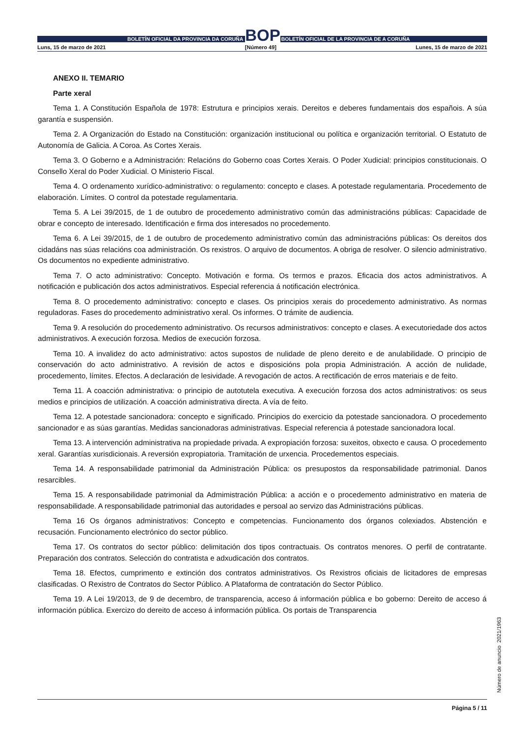BOLETÍN OFICIAL DA PROVINCIA DA CORUÑA
BOP
BOLETÍN OFICIAL DE LA PROVINCIA DE A CORUÑA
Luns, 15 de marzo de 2021 [Número 49] Lunes, 15 de marzo de 2021
ANEXO II. TEMARIO
Parte xeral
Tema 1. A Constitución Española de 1978: Estrutura e principios xerais. Dereitos e deberes fundamentais dos españois. A súa garantía e suspensión.
Tema 2. A Organización do Estado na Constitución: organización institucional ou política e organización territorial. O Estatuto de Autonomía de Galicia. A Coroa. As Cortes Xerais.
Tema 3. O Goberno e a Administración: Relacións do Goberno coas Cortes Xerais. O Poder Xudicial: principios constitucionais. O Consello Xeral do Poder Xudicial. O Ministerio Fiscal.
Tema 4. O ordenamento xurídico-administrativo: o regulamento: concepto e clases. A potestade regulamentaria. Procedemento de elaboración. Límites. O control da potestade regulamentaria.
Tema 5. A Lei 39/2015, de 1 de outubro de procedemento administrativo común das administracións públicas: Capacidade de obrar e concepto de interesado. Identificación e firma dos interesados no procedemento.
Tema 6. A Lei 39/2015, de 1 de outubro de procedemento administrativo común das administracións públicas: Os dereitos dos cidadáns nas súas relacións coa administración. Os rexistros. O arquivo de documentos. A obriga de resolver. O silencio administrativo. Os documentos no expediente administrativo.
Tema 7. O acto administrativo: Concepto. Motivación e forma. Os termos e prazos. Eficacia dos actos administrativos. A notificación e publicación dos actos administrativos. Especial referencia á notificación electrónica.
Tema 8. O procedemento administrativo: concepto e clases. Os principios xerais do procedemento administrativo. As normas reguladoras. Fases do procedemento administrativo xeral. Os informes. O trámite de audiencia.
Tema 9. A resolución do procedemento administrativo. Os recursos administrativos: concepto e clases. A executoriedade dos actos administrativos. A execución forzosa. Medios de execución forzosa.
Tema 10. A invalidez do acto administrativo: actos supostos de nulidade de pleno dereito e de anulabilidade. O principio de conservación do acto administrativo. A revisión de actos e disposicións pola propia Administración. A acción de nulidade, procedemento, límites. Efectos. A declaración de lesividade. A revogación de actos. A rectificación de erros materiais e de feito.
Tema 11. A coacción administrativa: o principio de autotutela executiva. A execución forzosa dos actos administrativos: os seus medios e principios de utilización. A coacción administrativa directa. A vía de feito.
Tema 12. A potestade sancionadora: concepto e significado. Principios do exercicio da potestade sancionadora. O procedemento sancionador e as súas garantías. Medidas sancionadoras administrativas. Especial referencia á potestade sancionadora local.
Tema 13. A intervención administrativa na propiedade privada. A expropiación forzosa: suxeitos, obxecto e causa. O procedemento xeral. Garantías xurisdicionais. A reversión expropiatoria. Tramitación de urxencia. Procedementos especiais.
Tema 14. A responsabilidade patrimonial da Administración Pública: os presupostos da responsabilidade patrimonial. Danos resarcibles.
Tema 15. A responsabilidade patrimonial da Admimistración Pública: a acción e o procedemento administrativo en materia de responsabilidade. A responsabilidade patrimonial das autoridades e persoal ao servizo das Administracións públicas.
Tema 16 Os órganos administrativos: Concepto e competencias. Funcionamento dos órganos colexiados. Abstención e recusación. Funcionamento electrónico do sector público.
Tema 17. Os contratos do sector público: delimitación dos tipos contractuais. Os contratos menores. O perfil de contratante. Preparación dos contratos. Selección do contratista e adxudicación dos contratos.
Tema 18. Efectos, cumprimento e extinción dos contratos administrativos. Os Rexistros oficiais de licitadores de empresas clasificadas. O Rexistro de Contratos do Sector Público. A Plataforma de contratación do Sector Público.
Tema 19. A Lei 19/2013, de 9 de decembro, de transparencia, acceso á información pública e bo goberno: Dereito de acceso á información pública. Exercizo do dereito de acceso á información pública. Os portais de Transparencia
Número de anuncio 2021/1963
Página 5 / 11